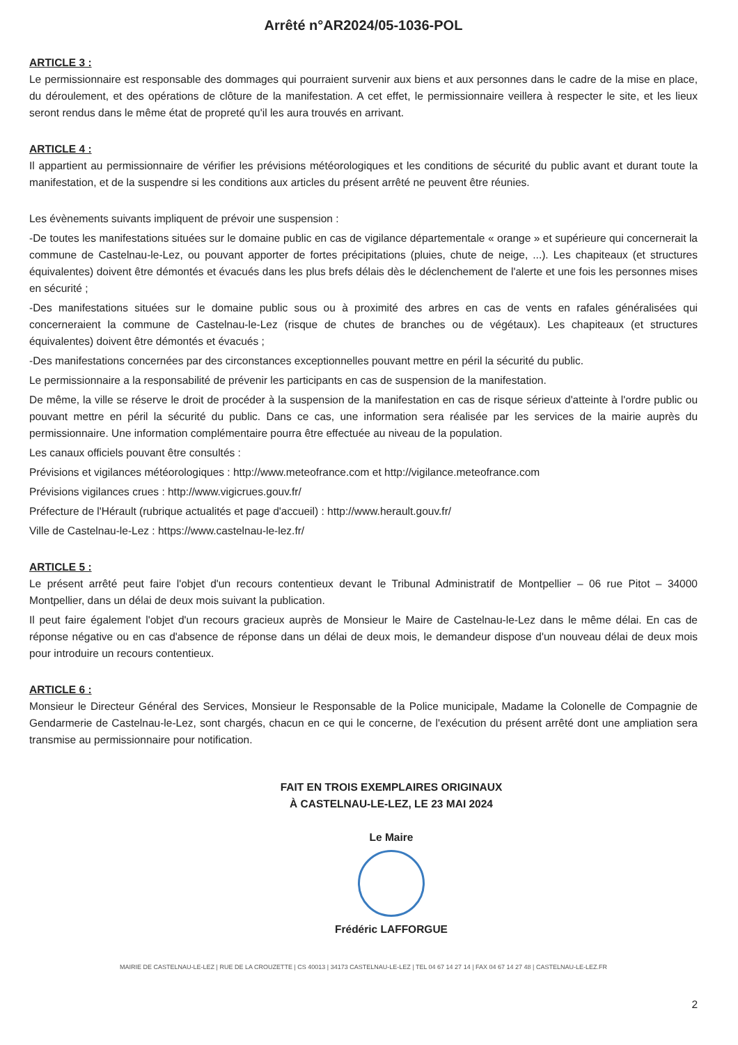Arrêté n°AR2024/05-1036-POL
ARTICLE 3 :
Le permissionnaire est responsable des dommages qui pourraient survenir aux biens et aux personnes dans le cadre de la mise en place, du déroulement, et des opérations de clôture de la manifestation. A cet effet, le permissionnaire veillera à respecter le site, et les lieux seront rendus dans le même état de propreté qu'il les aura trouvés en arrivant.
ARTICLE 4 :
Il appartient au permissionnaire de vérifier les prévisions météorologiques et les conditions de sécurité du public avant et durant toute la manifestation, et de la suspendre si les conditions aux articles du présent arrêté ne peuvent être réunies.
Les évènements suivants impliquent de prévoir une suspension :
-De toutes les manifestations situées sur le domaine public en cas de vigilance départementale « orange » et supérieure qui concernerait la commune de Castelnau-le-Lez, ou pouvant apporter de fortes précipitations (pluies, chute de neige, ...). Les chapiteaux (et structures équivalentes) doivent être démontés et évacués dans les plus brefs délais dès le déclenchement de l'alerte et une fois les personnes mises en sécurité ;
-Des manifestations situées sur le domaine public sous ou à proximité des arbres en cas de vents en rafales généralisées qui concerneraient la commune de Castelnau-le-Lez (risque de chutes de branches ou de végétaux). Les chapiteaux (et structures équivalentes) doivent être démontés et évacués ;
-Des manifestations concernées par des circonstances exceptionnelles pouvant mettre en péril la sécurité du public.
Le permissionnaire a la responsabilité de prévenir les participants en cas de suspension de la manifestation.
De même, la ville se réserve le droit de procéder à la suspension de la manifestation en cas de risque sérieux d'atteinte à l'ordre public ou pouvant mettre en péril la sécurité du public. Dans ce cas, une information sera réalisée par les services de la mairie auprès du permissionnaire. Une information complémentaire pourra être effectuée au niveau de la population.
Les canaux officiels pouvant être consultés :
Prévisions et vigilances météorologiques : http://www.meteofrance.com et http://vigilance.meteofrance.com
Prévisions vigilances crues : http://www.vigicrues.gouv.fr/
Préfecture de l'Hérault (rubrique actualités et page d'accueil) : http://www.herault.gouv.fr/
Ville de Castelnau-le-Lez : https://www.castelnau-le-lez.fr/
ARTICLE 5 :
Le présent arrêté peut faire l'objet d'un recours contentieux devant le Tribunal Administratif de Montpellier – 06 rue Pitot – 34000 Montpellier, dans un délai de deux mois suivant la publication.
Il peut faire également l'objet d'un recours gracieux auprès de Monsieur le Maire de Castelnau-le-Lez dans le même délai. En cas de réponse négative ou en cas d'absence de réponse dans un délai de deux mois, le demandeur dispose d'un nouveau délai de deux mois pour introduire un recours contentieux.
ARTICLE 6 :
Monsieur le Directeur Général des Services, Monsieur le Responsable de la Police municipale, Madame la Colonelle de Compagnie de Gendarmerie de Castelnau-le-Lez, sont chargés, chacun en ce qui le concerne, de l'exécution du présent arrêté dont une ampliation sera transmise au permissionnaire pour notification.
FAIT EN TROIS EXEMPLAIRES ORIGINAUX
À CASTELNAU-LE-LEZ, LE 23 MAI 2024
Le Maire
Frédéric LAFFORGUE
MAIRIE DE CASTELNAU-LE-LEZ | RUE DE LA CROUZETTE | CS 40013 | 34173 CASTELNAU-LE-LEZ | TEL 04 67 14 27 14 | FAX 04 67 14 27 48 | CASTELNAU-LE-LEZ.FR
2